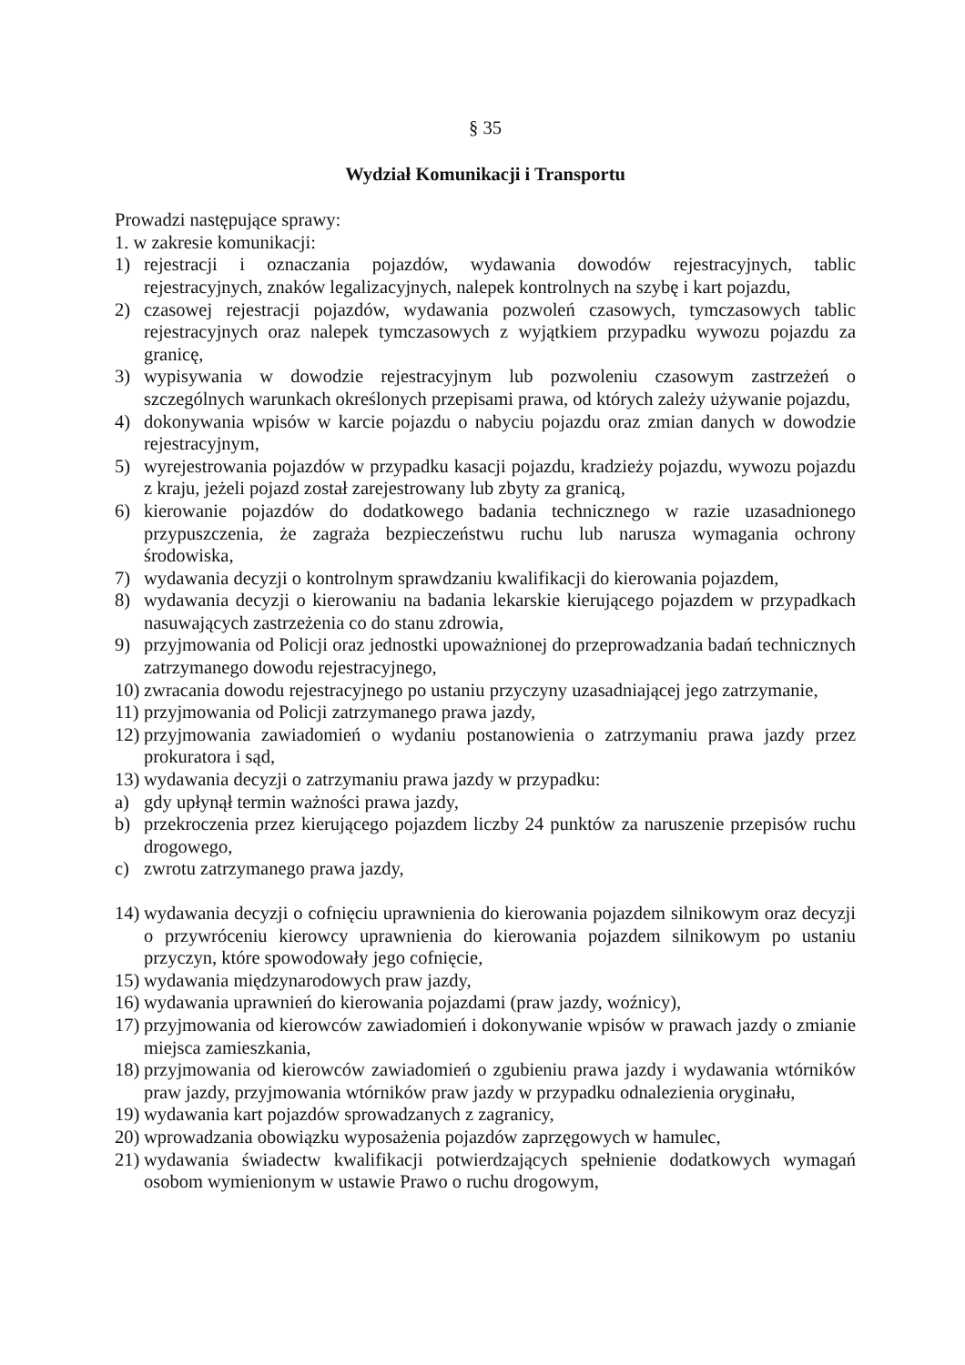§ 35
Wydział Komunikacji i Transportu
Prowadzi następujące sprawy:
1. w zakresie komunikacji:
1) rejestracji i oznaczania pojazdów, wydawania dowodów rejestracyjnych, tablic rejestracyjnych, znaków legalizacyjnych, nalepek kontrolnych na szybę i kart pojazdu,
2) czasowej rejestracji pojazdów, wydawania pozwoleń czasowych, tymczasowych tablic rejestracyjnych oraz nalepek tymczasowych z wyjątkiem przypadku wywozu pojazdu za granicę,
3) wypisywania w dowodzie rejestracyjnym lub pozwoleniu czasowym zastrzeżeń o szczególnych warunkach określonych przepisami prawa, od których zależy używanie pojazdu,
4) dokonywania wpisów w karcie pojazdu o nabyciu pojazdu oraz zmian danych w dowodzie rejestracyjnym,
5) wyrejestrowania pojazdów w przypadku kasacji pojazdu, kradzieży pojazdu, wywozu pojazdu z kraju, jeżeli pojazd został zarejestrowany lub zbyty za granicą,
6) kierowanie pojazdów do dodatkowego badania technicznego w razie uzasadnionego przypuszczenia, że zagraża bezpieczeństwu ruchu lub narusza wymagania ochrony środowiska,
7) wydawania decyzji o kontrolnym sprawdzaniu kwalifikacji do kierowania pojazdem,
8) wydawania decyzji o kierowaniu na badania lekarskie kierującego pojazdem w przypadkach nasuwających zastrzeżenia co do stanu zdrowia,
9) przyjmowania od Policji oraz jednostki upoważnionej do przeprowadzania badań technicznych zatrzymanego dowodu rejestracyjnego,
10) zwracania dowodu rejestracyjnego po ustaniu przyczyny uzasadniającej jego zatrzymanie,
11) przyjmowania od Policji zatrzymanego prawa jazdy,
12) przyjmowania zawiadomień o wydaniu postanowienia o zatrzymaniu prawa jazdy przez prokuratora i sąd,
13) wydawania decyzji o zatrzymaniu prawa jazdy w przypadku:
a) gdy upłynął termin ważności prawa jazdy,
b) przekroczenia przez kierującego pojazdem liczby 24 punktów za naruszenie przepisów ruchu drogowego,
c) zwrotu zatrzymanego prawa jazdy,
14) wydawania decyzji o cofnięciu uprawnienia do kierowania pojazdem silnikowym oraz decyzji o przywróceniu kierowcy uprawnienia do kierowania pojazdem silnikowym po ustaniu przyczyn, które spowodowały jego cofnięcie,
15) wydawania międzynarodowych praw jazdy,
16) wydawania uprawnień do kierowania pojazdami (praw jazdy, woźnicy),
17) przyjmowania od kierowców zawiadomień i dokonywanie wpisów w prawach jazdy o zmianie miejsca zamieszkania,
18) przyjmowania od kierowców zawiadomień o zgubieniu prawa jazdy i wydawania wtórników praw jazdy, przyjmowania wtórników praw jazdy w przypadku odnalezienia oryginału,
19) wydawania kart pojazdów sprowadzanych z zagranicy,
20) wprowadzania obowiązku wyposażenia pojazdów zaprzęgowych w hamulec,
21) wydawania świadectw kwalifikacji potwierdzających spełnienie dodatkowych wymagań osobom wymienionym w ustawie Prawo o ruchu drogowym,